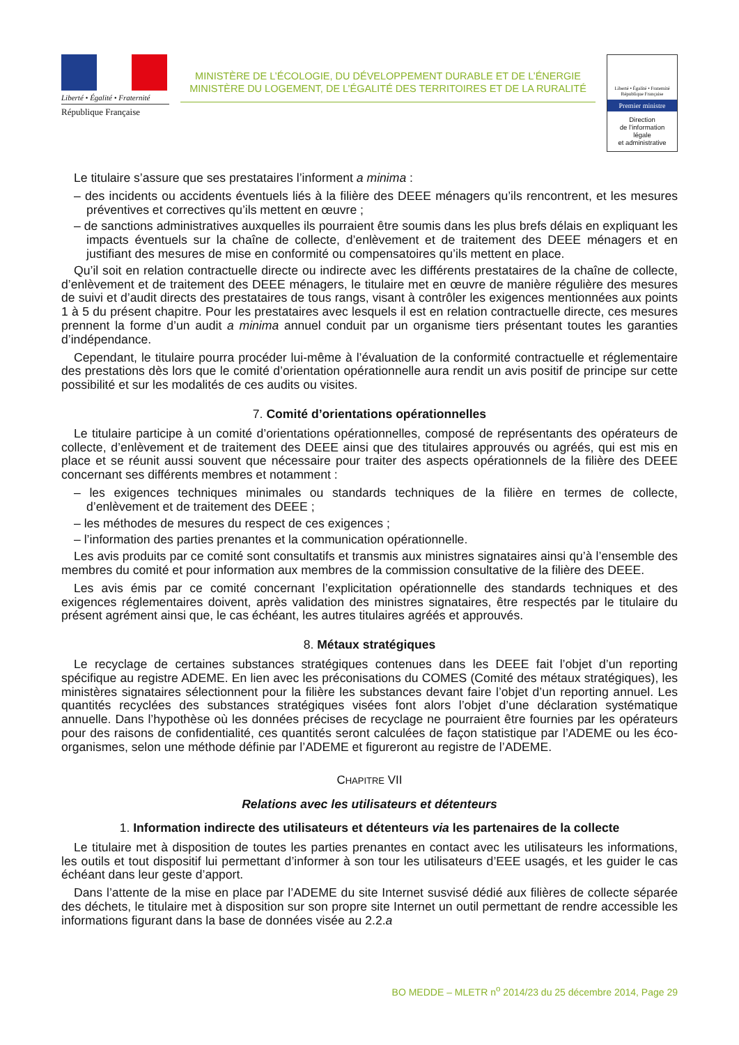Liberté • Égalité • Fraternité
République Française
MINISTÈRE DE L’ÉCOLOGIE, DU DÉVELOPPEMENT DURABLE ET DE L’ÉNERGIE
MINISTÈRE DU LOGEMENT, DE L’ÉGALITÉ DES TERRITOIRES ET DE LA RURALITÉ
Liberté • Égalité • Fraternité
République Française
Premier ministre
Direction
de l’information
légale
et administrative
Le titulaire s’assure que ses prestataires l’informent a minima :
– des incidents ou accidents éventuels liés à la filière des DEEE ménagers qu’ils rencontrent, et les mesures préventives et correctives qu’ils mettent en œuvre ;
– de sanctions administratives auxquelles ils pourraient être soumis dans les plus brefs délais en expliquant les impacts éventuels sur la chaîne de collecte, d’enlèvement et de traitement des DEEE ménagers et en justifiant des mesures de mise en conformité ou compensatoires qu’ils mettent en place.
Qu’il soit en relation contractuelle directe ou indirecte avec les différents prestataires de la chaîne de collecte, d’enlèvement et de traitement des DEEE ménagers, le titulaire met en œuvre de manière régulière des mesures de suivi et d’audit directs des prestataires de tous rangs, visant à contrôler les exigences mentionnées aux points 1 à 5 du présent chapitre. Pour les prestataires avec lesquels il est en relation contractuelle directe, ces mesures prennent la forme d’un audit a minima annuel conduit par un organisme tiers présentant toutes les garanties d’indépendance.
Cependant, le titulaire pourra procéder lui-même à l’évaluation de la conformité contractuelle et réglementaire des prestations dès lors que le comité d’orientation opérationnelle aura rendit un avis positif de principe sur cette possibilité et sur les modalités de ces audits ou visites.
7. Comité d’orientations opérationnelles
Le titulaire participe à un comité d’orientations opérationnelles, composé de représentants des opérateurs de collecte, d’enlèvement et de traitement des DEEE ainsi que des titulaires approuvés ou agréés, qui est mis en place et se réunit aussi souvent que nécessaire pour traiter des aspects opérationnels de la filière des DEEE concernant ses différents membres et notamment :
– les exigences techniques minimales ou standards techniques de la filière en termes de collecte, d’enlèvement et de traitement des DEEE ;
– les méthodes de mesures du respect de ces exigences ;
– l’information des parties prenantes et la communication opérationnelle.
Les avis produits par ce comité sont consultatifs et transmis aux ministres signataires ainsi qu’à l’ensemble des membres du comité et pour information aux membres de la commission consultative de la filière des DEEE.
Les avis émis par ce comité concernant l’explicitation opérationnelle des standards techniques et des exigences réglementaires doivent, après validation des ministres signataires, être respectés par le titulaire du présent agrément ainsi que, le cas échéant, les autres titulaires agréés et approuvés.
8. Métaux stratégiques
Le recyclage de certaines substances stratégiques contenues dans les DEEE fait l’objet d’un reporting spécifique au registre ADEME. En lien avec les préconisations du COMES (Comité des métaux stratégiques), les ministères signataires sélectionnent pour la filière les substances devant faire l’objet d’un reporting annuel. Les quantités recyclées des substances stratégiques visées font alors l’objet d’une déclaration systématique annuelle. Dans l’hypothèse où les données précises de recyclage ne pourraient être fournies par les opérateurs pour des raisons de confidentialité, ces quantités seront calculées de façon statistique par l’ADEME ou les éco-organismes, selon une méthode définie par l’ADEME et figureront au registre de l’ADEME.
CHAPITRE VII
Relations avec les utilisateurs et détenteurs
1. Information indirecte des utilisateurs et détenteurs via les partenaires de la collecte
Le titulaire met à disposition de toutes les parties prenantes en contact avec les utilisateurs les informations, les outils et tout dispositif lui permettant d’informer à son tour les utilisateurs d’EEE usagés, et les guider le cas échéant dans leur geste d’apport.
Dans l’attente de la mise en place par l’ADEME du site Internet susvisé dédié aux filières de collecte séparée des déchets, le titulaire met à disposition sur son propre site Internet un outil permettant de rendre accessible les informations figurant dans la base de données visée au 2.2.a
BO MEDDE – MLETR n<sup>o</sup> 2014/23 du 25 décembre 2014, Page 29